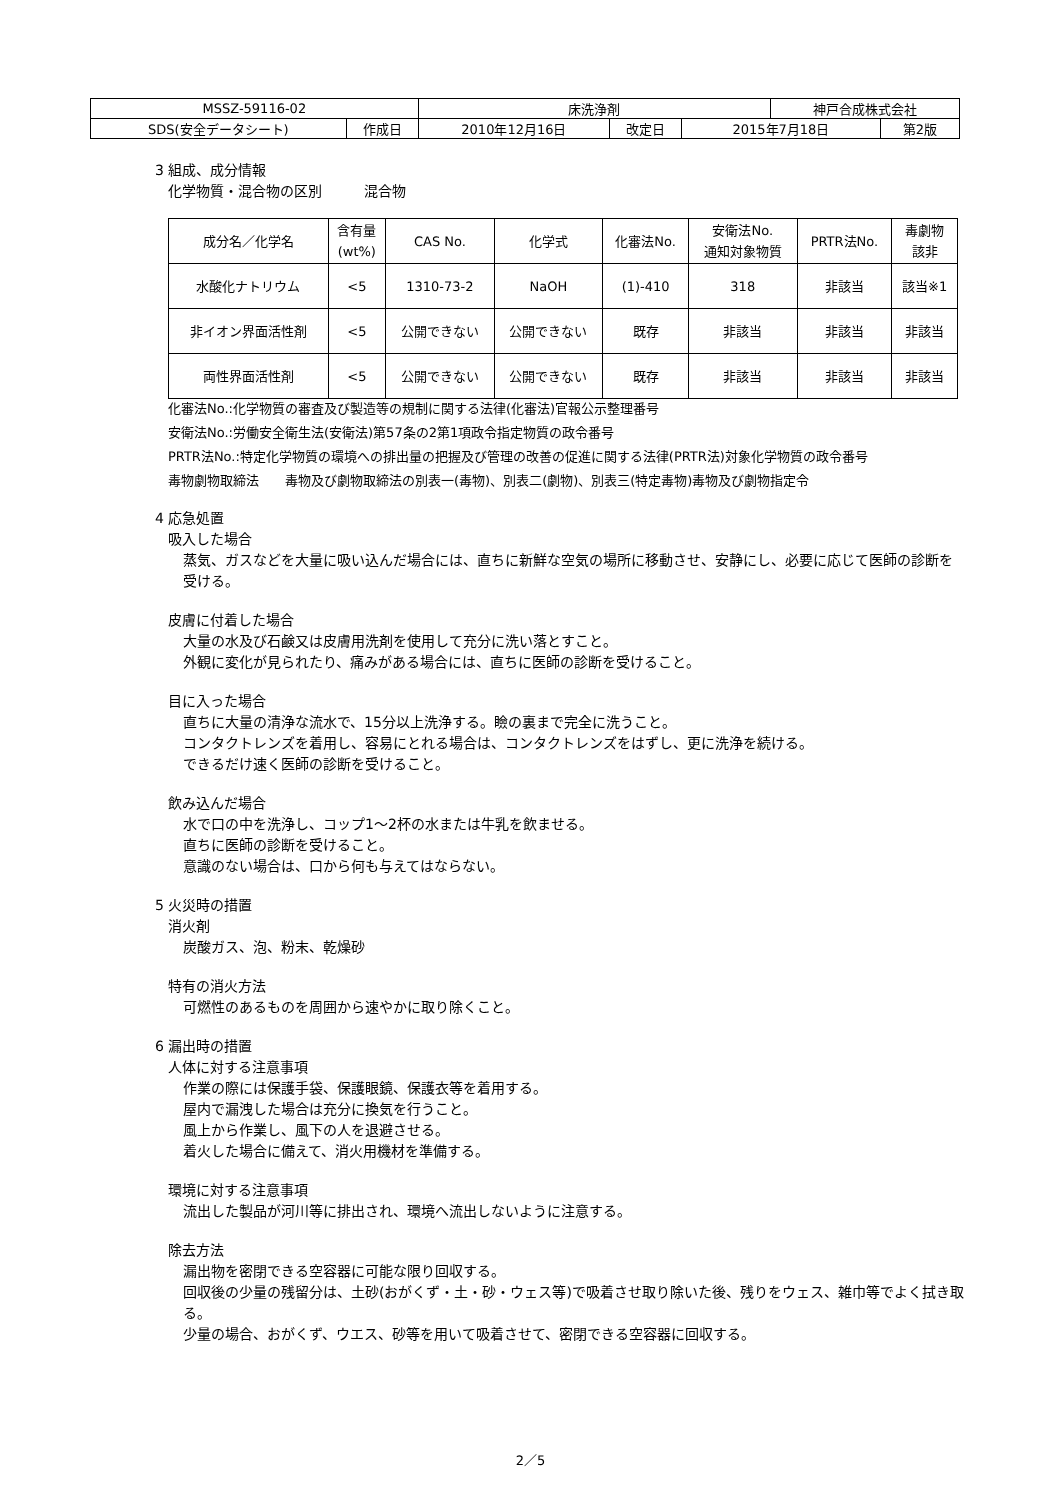| MSSZ-59116-02 | | 床洗浄剤 | | | 神戸合成株式会社 | |
| SDS(安全データシート) | 作成日 | 2010年12月16日 | 改定日 | 2015年7月18日 | | 第2版 |
3 組成、成分情報
化学物質・混合物の区別　　　混合物
| 成分名／化学名 | 含有量 (wt%) | CAS No. | 化学式 | 化審法No. | 安衛法No. 通知対象物質 | PRTR法No. | 毒劇物 該非 |
| --- | --- | --- | --- | --- | --- | --- | --- |
| 水酸化ナトリウム | <5 | 1310-73-2 | NaOH | (1)-410 | 318 | 非該当 | 該当※1 |
| 非イオン界面活性剤 | <5 | 公開できない | 公開できない | 既存 | 非該当 | 非該当 | 非該当 |
| 両性界面活性剤 | <5 | 公開できない | 公開できない | 既存 | 非該当 | 非該当 | 非該当 |
化審法No.:化学物質の審査及び製造等の規制に関する法律(化審法)官報公示整理番号
安衛法No.:労働安全衛生法(安衛法)第57条の2第1項政令指定物質の政令番号
PRTR法No.:特定化学物質の環境への排出量の把握及び管理の改善の促進に関する法律(PRTR法)対象化学物質の政令番号
毒物劇物取締法　　毒物及び劇物取締法の別表一(毒物)、別表二(劇物)、別表三(特定毒物)毒物及び劇物指定令
4 応急処置
吸入した場合
蒸気、ガスなどを大量に吸い込んだ場合には、直ちに新鮮な空気の場所に移動させ、安静にし、必要に応じて医師の診断を受ける。
皮膚に付着した場合
大量の水及び石鹸又は皮膚用洗剤を使用して充分に洗い落とすこと。
外観に変化が見られたり、痛みがある場合には、直ちに医師の診断を受けること。
目に入った場合
直ちに大量の清浄な流水で、15分以上洗浄する。瞼の裏まで完全に洗うこと。
コンタクトレンズを着用し、容易にとれる場合は、コンタクトレンズをはずし、更に洗浄を続ける。
できるだけ速く医師の診断を受けること。
飲み込んだ場合
水で口の中を洗浄し、コップ1～2杯の水または牛乳を飲ませる。
直ちに医師の診断を受けること。
意識のない場合は、口から何も与えてはならない。
5 火災時の措置
消火剤
炭酸ガス、泡、粉末、乾燥砂
特有の消火方法
可燃性のあるものを周囲から速やかに取り除くこと。
6 漏出時の措置
人体に対する注意事項
作業の際には保護手袋、保護眼鏡、保護衣等を着用する。
屋内で漏洩した場合は充分に換気を行うこと。
風上から作業し、風下の人を退避させる。
着火した場合に備えて、消火用機材を準備する。
環境に対する注意事項
流出した製品が河川等に排出され、環境へ流出しないように注意する。
除去方法
漏出物を密閉できる空容器に可能な限り回収する。
回収後の少量の残留分は、土砂(おがくず・土・砂・ウェス等)で吸着させ取り除いた後、残りをウェス、雑巾等でよく拭き取る。
少量の場合、おがくず、ウエス、砂等を用いて吸着させて、密閉できる空容器に回収する。
2／5